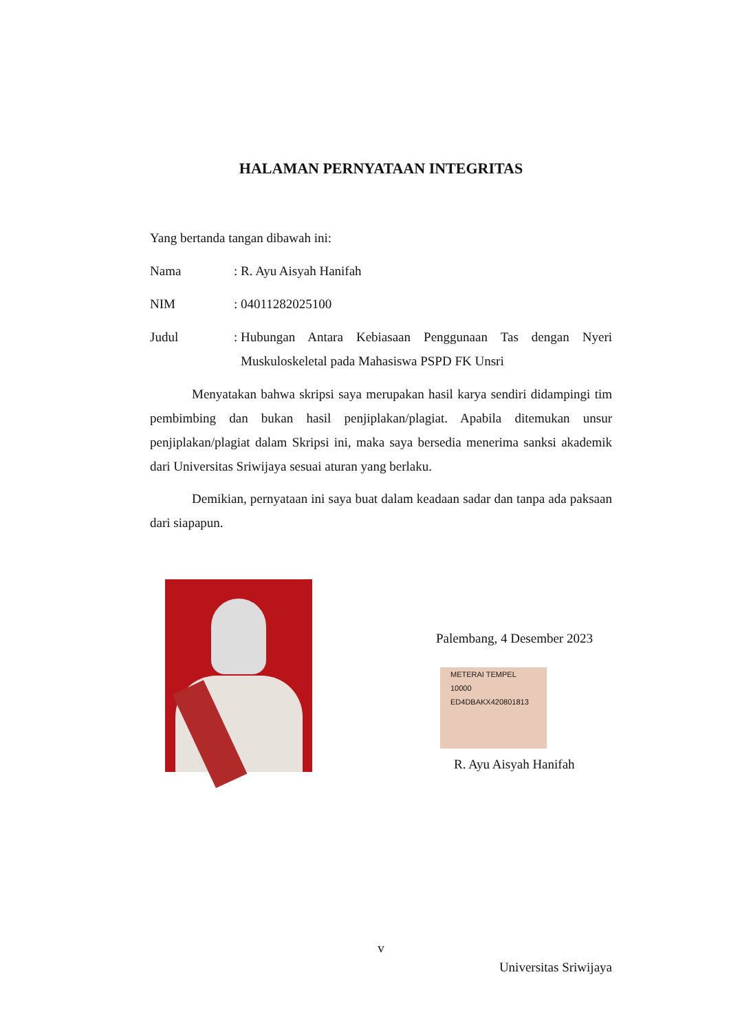HALAMAN PERNYATAAN INTEGRITAS
Yang bertanda tangan dibawah ini:
Nama: R. Ayu Aisyah Hanifah
NIM: 04011282025100
Judul:
Hubungan Antara Kebiasaan Penggunaan Tas dengan Nyeri Muskuloskeletal pada Mahasiswa PSPD FK Unsri
Menyatakan bahwa skripsi saya merupakan hasil karya sendiri didampingi tim pembimbing dan bukan hasil penjiplakan/plagiat. Apabila ditemukan unsur penjiplakan/plagiat dalam Skripsi ini, maka saya bersedia menerima sanksi akademik dari Universitas Sriwijaya sesuai aturan yang berlaku.
Demikian, pernyataan ini saya buat dalam keadaan sadar dan tanpa ada paksaan dari siapapun.
Palembang, 4 Desember 2023
METERAI TEMPEL
10000
ED4DBAKX420801813
R. Ayu Aisyah Hanifah
v
Universitas Sriwijaya